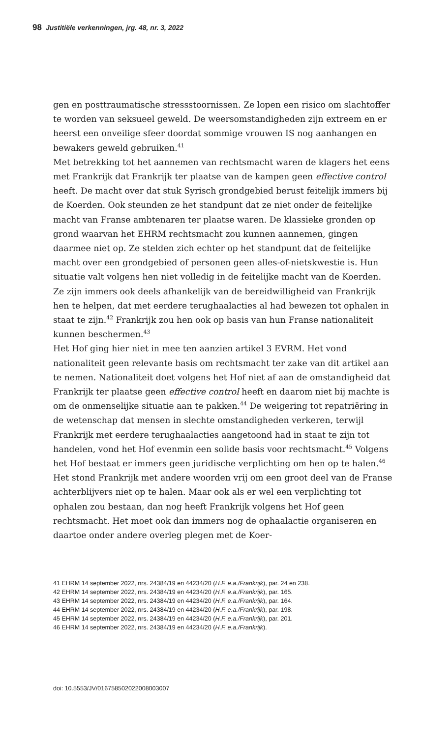98 Justitiële verkenningen, jrg. 48, nr. 3, 2022
gen en posttraumatische stressstoornissen. Ze lopen een risico om slachtoffer te worden van seksueel geweld. De weersomstandigheden zijn extreem en er heerst een onveilige sfeer doordat sommige vrouwen IS nog aanhangen en bewakers geweld gebruiken.<sup>41</sup>
Met betrekking tot het aannemen van rechtsmacht waren de klagers het eens met Frankrijk dat Frankrijk ter plaatse van de kampen geen effective control heeft. De macht over dat stuk Syrisch grondgebied berust feitelijk immers bij de Koerden. Ook steunden ze het standpunt dat ze niet onder de feitelijke macht van Franse ambtenaren ter plaatse waren. De klassieke gronden op grond waarvan het EHRM rechtsmacht zou kunnen aannemen, gingen daarmee niet op. Ze stelden zich echter op het standpunt dat de feitelijke macht over een grondgebied of personen geen alles-of-nietskwestie is. Hun situatie valt volgens hen niet volledig in de feitelijke macht van de Koerden. Ze zijn immers ook deels afhankelijk van de bereidwilligheid van Frankrijk hen te helpen, dat met eerdere terughaalacties al had bewezen tot ophalen in staat te zijn.<sup>42</sup> Frankrijk zou hen ook op basis van hun Franse nationaliteit kunnen beschermen.<sup>43</sup>
Het Hof ging hier niet in mee ten aanzien artikel 3 EVRM. Het vond nationaliteit geen relevante basis om rechtsmacht ter zake van dit artikel aan te nemen. Nationaliteit doet volgens het Hof niet af aan de omstandigheid dat Frankrijk ter plaatse geen effective control heeft en daarom niet bij machte is om de onmenselijke situatie aan te pakken.<sup>44</sup> De weigering tot repatriëring in de wetenschap dat mensen in slechte omstandigheden verkeren, terwijl Frankrijk met eerdere terughaalacties aangetoond had in staat te zijn tot handelen, vond het Hof evenmin een solide basis voor rechtsmacht.<sup>45</sup> Volgens het Hof bestaat er immers geen juridische verplichting om hen op te halen.<sup>46</sup> Het stond Frankrijk met andere woorden vrij om een groot deel van de Franse achterblijvers niet op te halen. Maar ook als er wel een verplichting tot ophalen zou bestaan, dan nog heeft Frankrijk volgens het Hof geen rechtsmacht. Het moet ook dan immers nog de ophaalactie organiseren en daartoe onder andere overleg plegen met de Koer-
41 EHRM 14 september 2022, nrs. 24384/19 en 44234/20 (H.F. e.a./Frankrijk), par. 24 en 238.
42 EHRM 14 september 2022, nrs. 24384/19 en 44234/20 (H.F. e.a./Frankrijk), par. 165.
43 EHRM 14 september 2022, nrs. 24384/19 en 44234/20 (H.F. e.a./Frankrijk), par. 164.
44 EHRM 14 september 2022, nrs. 24384/19 en 44234/20 (H.F. e.a./Frankrijk), par. 198.
45 EHRM 14 september 2022, nrs. 24384/19 en 44234/20 (H.F. e.a./Frankrijk), par. 201.
46 EHRM 14 september 2022, nrs. 24384/19 en 44234/20 (H.F. e.a./Frankrijk).
doi: 10.5553/JV/016758502022008003007